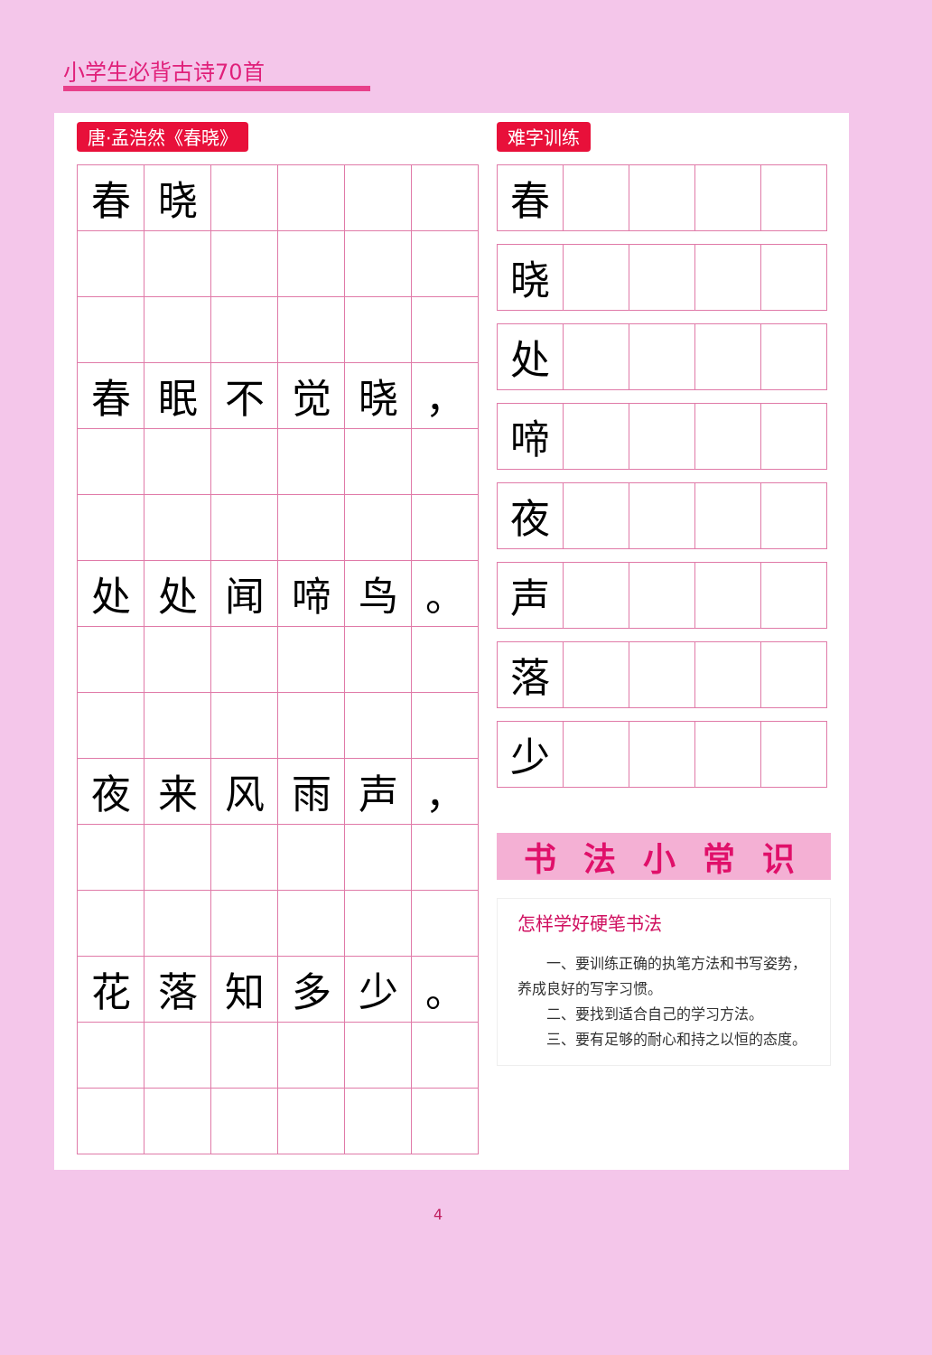小学生必背古诗70首
唐·孟浩然《春晓》
| 春 | 晓 | | | | |
| 春 | 眠 | 不 | 觉 | 晓 | ， |
| 处 | 处 | 闻 | 啼 | 鸟 | 。 |
| 夜 | 来 | 风 | 雨 | 声 | ， |
| 花 | 落 | 知 | 多 | 少 | 。 |
难字训练
| 春 | | | | |
| 晓 | | | | |
| 处 | | | | |
| 啼 | | | | |
| 夜 | | | | |
| 声 | | | | |
| 落 | | | | |
| 少 | | | | |
书法小常识
怎样学好硬笔书法
  一、要训练正确的执笔方法和书写姿势，养成良好的写字习惯。
  二、要找到适合自己的学习方法。
  三、要有足够的耐心和持之以恒的态度。
4